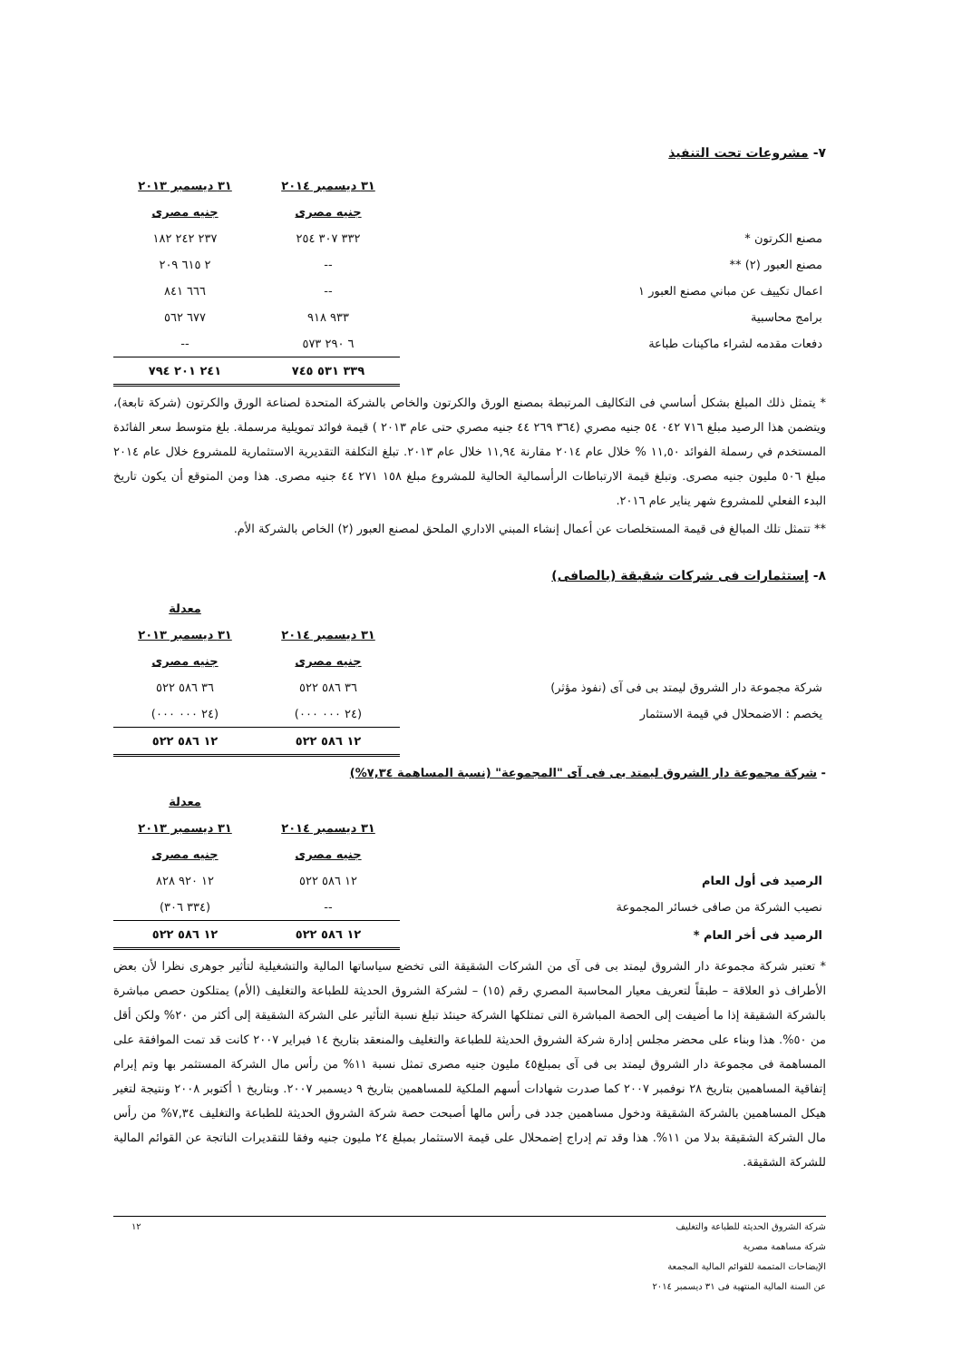٧- مشروعات تحت التنفيذ
| | ٣١ ديسمبر ٢٠١٤ | ٣١ ديسمبر ٢٠١٣ |
| | جنيه مصرى | جنيه مصرى |
| مصنع الكرتون * | ٣٣٢ ٣٠٧ ٢٥٤ | ٢٣٧ ٢٤٢ ١٨٢ |
| مصنع العبور (٢) ** | -- | ٢ ٦١٥ ٢٠٩ |
| اعمال تكييف عن مباني مصنع العبور ١ | -- | ٦٦٦ ٨٤١ |
| برامج محاسبية | ٩٣٣ ٩١٨ | ٦٧٧ ٥٦٢ |
| دفعات مقدمه لشراء ماكينات طباعة | ٦ ٢٩٠ ٥٧٣ | -- |
| | ٣٣٩ ٥٣١ ٧٤٥ | ٢٤١ ٢٠١ ٧٩٤ |
* يتمثل ذلك المبلغ بشكل أساسي فى التكاليف المرتبطة بمصنع الورق والكرتون والخاص بالشركة المتحدة لصناعة الورق والكرتون (شركة تابعة)، ويتضمن هذا الرصيد مبلغ ٧١٦ ٠٤٢ ٥٤ جنيه مصري (٣٦٤ ٢٦٩ ٤٤ جنيه مصري حتى عام ٢٠١٣ ) قيمة فوائد تمويلية مرسملة. بلغ متوسط سعر الفائدة المستخدم في رسملة الفوائد ١١,٥٠ % خلال عام ٢٠١٤ مقارنة ١١,٩٤ خلال عام ٢٠١٣. تبلغ التكلفة التقديرية الاستثمارية للمشروع خلال عام ٢٠١٤ مبلغ ٥٠٦ مليون جنيه مصرى. وتبلغ قيمة الارتباطات الرأسمالية الحالية للمشروع مبلغ ١٥٨ ٢٧١ ٤٤ جنيه مصرى. هذا ومن المتوقع أن يكون تاريخ البدء الفعلي للمشروع شهر يناير عام ٢٠١٦.
** تتمثل تلك المبالغ فى قيمة المستخلصات عن أعمال إنشاء المبني الاداري الملحق لمصنع العبور (٢) الخاص بالشركة الأم.
٨- إستثمارات فى شركات شقيقة (بالصافى)
| | | معدلة |
| | ٣١ ديسمبر ٢٠١٤ | ٣١ ديسمبر ٢٠١٣ |
| | جنيه مصرى | جنيه مصرى |
| شركة مجموعة دار الشروق ليمتد بى فى آى (نفوذ مؤثر) | ٣٦ ٥٨٦ ٥٢٢ | ٣٦ ٥٨٦ ٥٢٢ |
| يخصم : الاضمحلال في قيمة الاستثمار | (٢٤ ٠٠٠ ٠٠٠) | (٢٤ ٠٠٠ ٠٠٠) |
| | ١٢ ٥٨٦ ٥٢٢ | ١٢ ٥٨٦ ٥٢٢ |
- شركة مجموعة دار الشروق ليمتد بى فى آى "المجموعة" (نسبة المساهمة ٧,٣٤%)
| | | معدلة |
| | ٣١ ديسمبر ٢٠١٤ | ٣١ ديسمبر ٢٠١٣ |
| | جنيه مصرى | جنيه مصرى |
| الرصيد فى أول العام | ١٢ ٥٨٦ ٥٢٢ | ١٢ ٩٢٠ ٨٢٨ |
| نصيب الشركة من صافى خسائر المجموعة | -- | (٣٣٤ ٣٠٦) |
| الرصيد فى أخر العام * | ١٢ ٥٨٦ ٥٢٢ | ١٢ ٥٨٦ ٥٢٢ |
* تعتبر شركة مجموعة دار الشروق ليمتد بى فى آى من الشركات الشقيقة التى تخضع سياساتها المالية والتشغيلية لتأثير جوهرى نظرا لأن بعض الأطراف ذو العلاقة – طبقاً لتعريف معيار المحاسبة المصري رقم (١٥) – لشركة الشروق الحديثة للطباعة والتغليف (الأم) يمتلكون حصص مباشرة بالشركة الشقيقة إذا ما أضيفت إلى الحصة المباشرة التى تمتلكها الشركة حينئذ تبلغ نسبة التأثير على الشركة الشقيقة إلى أكثر من ٢٠% ولكن أقل من ٥٠%. هذا وبناء على محضر مجلس إدارة شركة الشروق الحديثة للطباعة والتغليف والمنعقد بتاريخ ١٤ فبراير ٢٠٠٧ كانت قد تمت الموافقة على المساهمة فى مجموعة دار الشروق ليمتد بى فى آى بمبلغ٤٥ مليون جنيه مصرى تمثل نسبة ١١% من رأس مال الشركة المستثمر بها وتم إبرام إتفاقية المساهمين بتاريخ ٢٨ نوفمبر ٢٠٠٧ كما صدرت شهادات أسهم الملكية للمساهمين بتاريخ ٩ ديسمبر ٢٠٠٧. وبتاريخ ١ أكتوبر ٢٠٠٨ ونتيجة لتغير هيكل المساهمين بالشركة الشقيقة ودخول مساهمين جدد فى رأس مالها أصبحت حصة شركة الشروق الحديثة للطباعة والتغليف ٧,٣٤% من رأس مال الشركة الشقيقة بدلا من ١١%. هذا وقد تم إدراج إضمحلال على قيمة الاستثمار بمبلغ ٢٤ مليون جنيه وفقا للتقديرات الناتجة عن القوائم المالية للشركة الشقيقة.
١٢
شركة الشروق الحديثة للطباعة والتغليف
شركة مساهمة مصرية
الإيضاحات المتممة للقوائم المالية المجمعة
عن السنة المالية المنتهية فى ٣١ ديسمبر ٢٠١٤